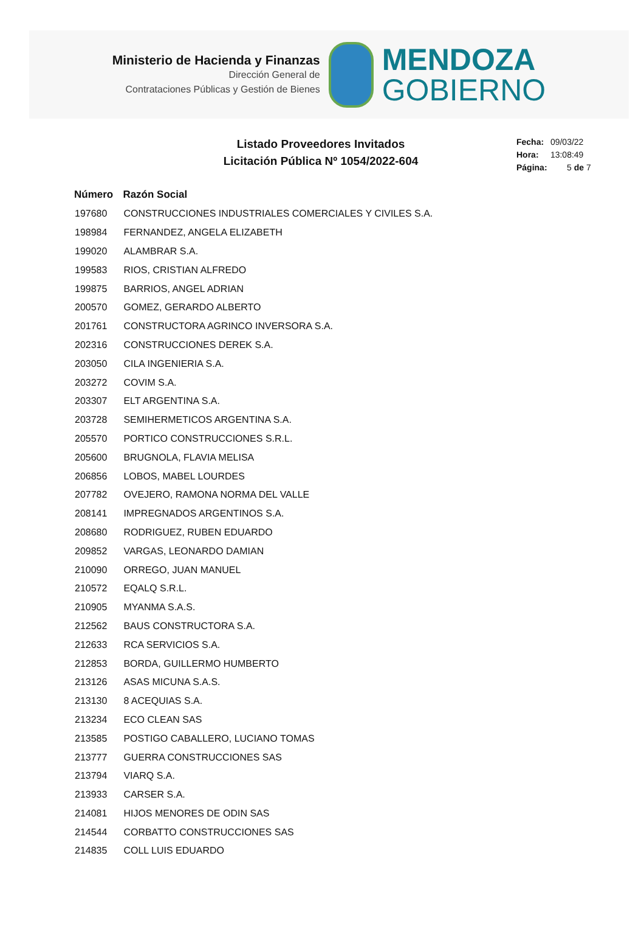Ministerio de Hacienda y Finanzas
Dirección General de
Contrataciones Públicas y Gestión de Bienes
MENDOZA
GOBIERNO
Listado Proveedores Invitados
Licitación Pública Nº 1054/2022-604
Fecha: 09/03/22
Hora: 13:08:49
Página: 5 de 7
| Número | Razón Social |
| --- | --- |
| 197680 | CONSTRUCCIONES INDUSTRIALES COMERCIALES Y CIVILES S.A. |
| 198984 | FERNANDEZ, ANGELA ELIZABETH |
| 199020 | ALAMBRAR S.A. |
| 199583 | RIOS, CRISTIAN ALFREDO |
| 199875 | BARRIOS, ANGEL ADRIAN |
| 200570 | GOMEZ, GERARDO ALBERTO |
| 201761 | CONSTRUCTORA AGRINCO INVERSORA S.A. |
| 202316 | CONSTRUCCIONES DEREK S.A. |
| 203050 | CILA INGENIERIA S.A. |
| 203272 | COVIM S.A. |
| 203307 | ELT ARGENTINA S.A. |
| 203728 | SEMIHERMETICOS ARGENTINA S.A. |
| 205570 | PORTICO CONSTRUCCIONES S.R.L. |
| 205600 | BRUGNOLA, FLAVIA MELISA |
| 206856 | LOBOS, MABEL LOURDES |
| 207782 | OVEJERO, RAMONA NORMA DEL VALLE |
| 208141 | IMPREGNADOS ARGENTINOS S.A. |
| 208680 | RODRIGUEZ, RUBEN EDUARDO |
| 209852 | VARGAS, LEONARDO DAMIAN |
| 210090 | ORREGO, JUAN MANUEL |
| 210572 | EQALQ S.R.L. |
| 210905 | MYANMA S.A.S. |
| 212562 | BAUS CONSTRUCTORA S.A. |
| 212633 | RCA SERVICIOS S.A. |
| 212853 | BORDA, GUILLERMO HUMBERTO |
| 213126 | ASAS MICUNA S.A.S. |
| 213130 | 8 ACEQUIAS S.A. |
| 213234 | ECO CLEAN SAS |
| 213585 | POSTIGO CABALLERO, LUCIANO TOMAS |
| 213777 | GUERRA CONSTRUCCIONES SAS |
| 213794 | VIARQ S.A. |
| 213933 | CARSER S.A. |
| 214081 | HIJOS MENORES DE ODIN SAS |
| 214544 | CORBATTO CONSTRUCCIONES SAS |
| 214835 | COLL LUIS EDUARDO |